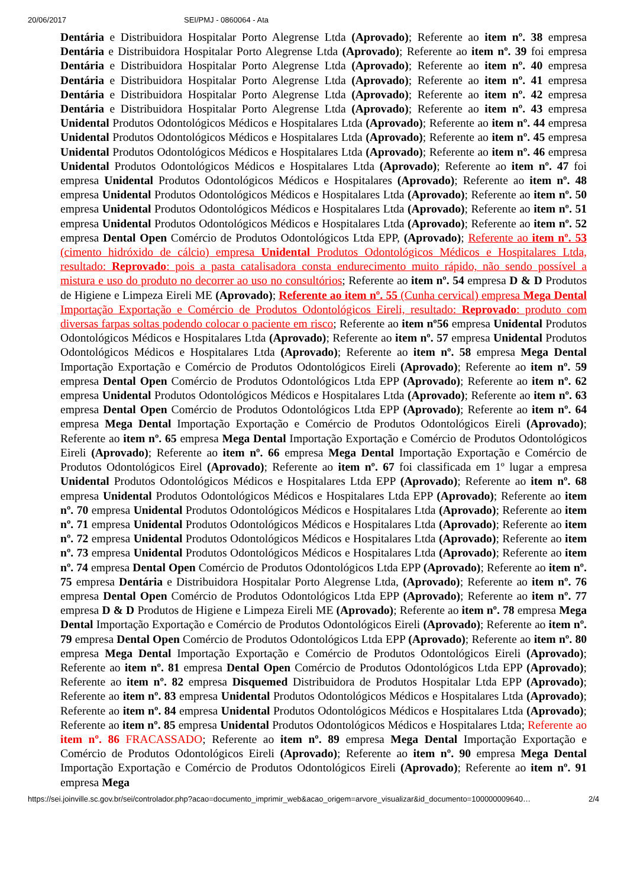20/06/2017 SEI/PMJ - 0860064 - Ata
Dentária e Distribuidora Hospitalar Porto Alegrense Ltda (Aprovado); Referente ao item nº. 38 empresa Dentária e Distribuidora Hospitalar Porto Alegrense Ltda (Aprovado); Referente ao item nº. 39 foi empresa Dentária e Distribuidora Hospitalar Porto Alegrense Ltda (Aprovado); Referente ao item nº. 40 empresa Dentária e Distribuidora Hospitalar Porto Alegrense Ltda (Aprovado); Referente ao item nº. 41 empresa Dentária e Distribuidora Hospitalar Porto Alegrense Ltda (Aprovado); Referente ao item nº. 42 empresa Dentária e Distribuidora Hospitalar Porto Alegrense Ltda (Aprovado); Referente ao item nº. 43 empresa Unidental Produtos Odontológicos Médicos e Hospitalares Ltda (Aprovado); Referente ao item nº. 44 empresa Unidental Produtos Odontológicos Médicos e Hospitalares Ltda (Aprovado); Referente ao item nº. 45 empresa Unidental Produtos Odontológicos Médicos e Hospitalares Ltda (Aprovado); Referente ao item nº. 46 empresa Unidental Produtos Odontológicos Médicos e Hospitalares Ltda (Aprovado); Referente ao item nº. 47 foi empresa Unidental Produtos Odontológicos Médicos e Hospitalares (Aprovado); Referente ao item nº. 48 empresa Unidental Produtos Odontológicos Médicos e Hospitalares Ltda (Aprovado); Referente ao item nº. 50 empresa Unidental Produtos Odontológicos Médicos e Hospitalares Ltda (Aprovado); Referente ao item nº. 51 empresa Unidental Produtos Odontológicos Médicos e Hospitalares Ltda (Aprovado); Referente ao item nº. 52 empresa Dental Open Comércio de Produtos Odontológicos Ltda EPP, (Aprovado); Referente ao item nº. 53 (cimento hidróxido de cálcio) empresa Unidental Produtos Odontológicos Médicos e Hospitalares Ltda, resultado: Reprovado: pois a pasta catalisadora consta endurecimento muito rápido, não sendo possível a mistura e uso do produto no decorrer ao uso no consultórios; Referente ao item nº. 54 empresa D & D Produtos de Higiene e Limpeza Eireli ME (Aprovado); Referente ao item nº. 55 (Cunha cervical) empresa Mega Dental Importação Exportação e Comércio de Produtos Odontológicos Eireli, resultado: Reprovado: produto com diversas farpas soltas podendo colocar o paciente em risco; Referente ao item nº56 empresa Unidental Produtos Odontológicos Médicos e Hospitalares Ltda (Aprovado); Referente ao item nº. 57 empresa Unidental Produtos Odontológicos Médicos e Hospitalares Ltda (Aprovado); Referente ao item nº. 58 empresa Mega Dental Importação Exportação e Comércio de Produtos Odontológicos Eireli (Aprovado); Referente ao item nº. 59 empresa Dental Open Comércio de Produtos Odontológicos Ltda EPP (Aprovado); Referente ao item nº. 62 empresa Unidental Produtos Odontológicos Médicos e Hospitalares Ltda (Aprovado); Referente ao item nº. 63 empresa Dental Open Comércio de Produtos Odontológicos Ltda EPP (Aprovado); Referente ao item nº. 64 empresa Mega Dental Importação Exportação e Comércio de Produtos Odontológicos Eireli (Aprovado); Referente ao item nº. 65 empresa Mega Dental Importação Exportação e Comércio de Produtos Odontológicos Eireli (Aprovado); Referente ao item nº. 66 empresa Mega Dental Importação Exportação e Comércio de Produtos Odontológicos Eirel (Aprovado); Referente ao item nº. 67 foi classificada em 1º lugar a empresa Unidental Produtos Odontológicos Médicos e Hospitalares Ltda EPP (Aprovado); Referente ao item nº. 68 empresa Unidental Produtos Odontológicos Médicos e Hospitalares Ltda EPP (Aprovado); Referente ao item nº. 70 empresa Unidental Produtos Odontológicos Médicos e Hospitalares Ltda (Aprovado); Referente ao item nº. 71 empresa Unidental Produtos Odontológicos Médicos e Hospitalares Ltda (Aprovado); Referente ao item nº. 72 empresa Unidental Produtos Odontológicos Médicos e Hospitalares Ltda (Aprovado); Referente ao item nº. 73 empresa Unidental Produtos Odontológicos Médicos e Hospitalares Ltda (Aprovado); Referente ao item nº. 74 empresa Dental Open Comércio de Produtos Odontológicos Ltda EPP (Aprovado); Referente ao item nº. 75 empresa Dentária e Distribuidora Hospitalar Porto Alegrense Ltda, (Aprovado); Referente ao item nº. 76 empresa Dental Open Comércio de Produtos Odontológicos Ltda EPP (Aprovado); Referente ao item nº. 77 empresa D & D Produtos de Higiene e Limpeza Eireli ME (Aprovado); Referente ao item nº. 78 empresa Mega Dental Importação Exportação e Comércio de Produtos Odontológicos Eireli (Aprovado); Referente ao item nº. 79 empresa Dental Open Comércio de Produtos Odontológicos Ltda EPP (Aprovado); Referente ao item nº. 80 empresa Mega Dental Importação Exportação e Comércio de Produtos Odontológicos Eireli (Aprovado); Referente ao item nº. 81 empresa Dental Open Comércio de Produtos Odontológicos Ltda EPP (Aprovado); Referente ao item nº. 82 empresa Disquemed Distribuidora de Produtos Hospitalar Ltda EPP (Aprovado); Referente ao item nº. 83 empresa Unidental Produtos Odontológicos Médicos e Hospitalares Ltda (Aprovado); Referente ao item nº. 84 empresa Unidental Produtos Odontológicos Médicos e Hospitalares Ltda (Aprovado); Referente ao item nº. 85 empresa Unidental Produtos Odontológicos Médicos e Hospitalares Ltda; Referente ao item nº. 86 FRACASSADO; Referente ao item nº. 89 empresa Mega Dental Importação Exportação e Comércio de Produtos Odontológicos Eireli (Aprovado); Referente ao item nº. 90 empresa Mega Dental Importação Exportação e Comércio de Produtos Odontológicos Eireli (Aprovado); Referente ao item nº. 91 empresa Mega
https://sei.joinville.sc.gov.br/sei/controlador.php?acao=documento_imprimir_web&acao_origem=arvore_visualizar&id_documento=100000009640… 2/4